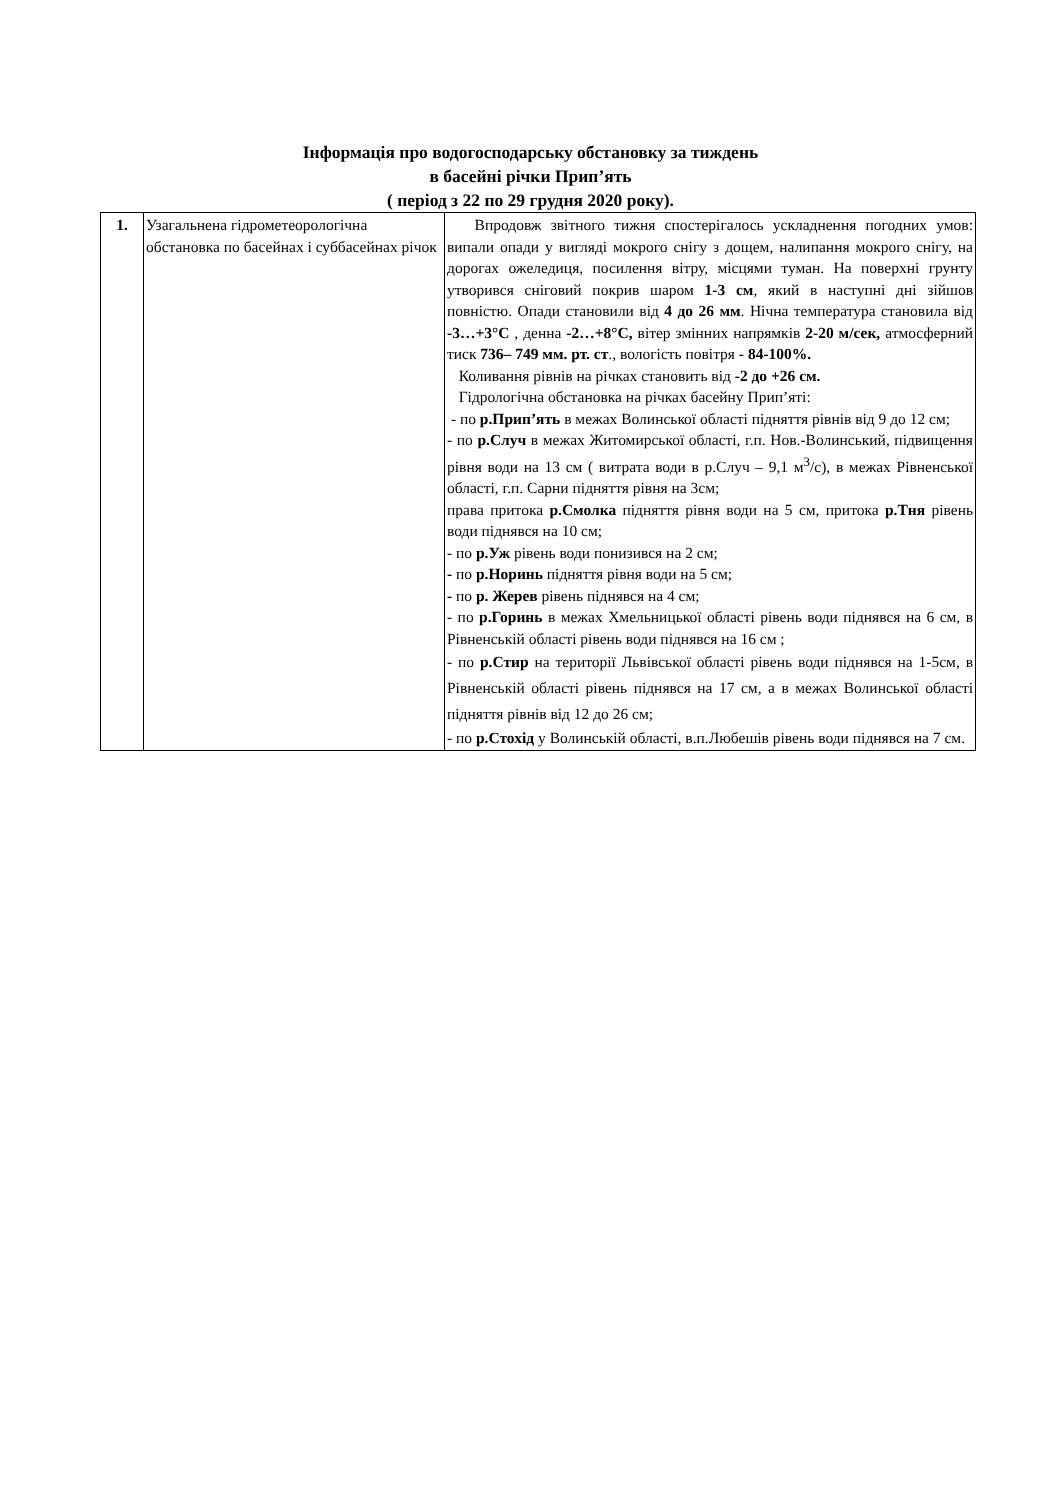Інформація про водогосподарську обстановку за тиждень
в басейні річки Прип’ять
( період з 22 по 29 грудня 2020 року).
| 1. | Узагальнена гідрометеорологічна обстановка по басейнах і суббасейнах річок | Впродовж звітного тижня спостерігалось ускладнення погодних умов: випали опади у вигляді мокрого снігу з дощем, налипання мокрого снігу, на дорогах ожеледиця, посилення вітру, місцями туман. На поверхні грунту утворився сніговий покрив шаром 1-3 см , який в наступні дні зійшов повністю. Опади становили від 4 до 26 мм . Нічна температура становила від -3…+3°С , денна -2…+8°С, вітер змінних напрямків 2-20 м/сек, атмосферний тиск 736– 749 мм. рт. ст ., вологість повітря - 84-100%. Коливання рівнів на річках становить від -2 до +26 см. Гідрологічна обстановка на річках басейну Прип’яті: - по р.Прип’ять в межах Волинської області підняття рівнів від 9 до 12 см; - по р.Случ в межах Житомирської області, г.п. Нов.-Волинський, підвищення рівня води на 13 см ( витрата води в р.Случ – 9,1 м<sup>3</sup>/с), в межах Рівненської області, г.п. Сарни підняття рівня на 3см; права притока р.Смолка підняття рівня води на 5 см, притока р.Тня рівень води піднявся на 10 см; - по р.Уж рівень води понизився на 2 см; - по р.Норинь підняття рівня води на 5 см; - по р. Жерев рівень піднявся на 4 см; - по р.Горинь в межах Хмельницької області рівень води піднявся на 6 см, в Рівненській області рівень води піднявся на 16 см ; - по р.Стир на території Львівської області рівень води піднявся на 1-5см, в Рівненській області рівень піднявся на 17 см, а в межах Волинської області підняття рівнів від 12 до 26 см; - по р.Стохід у Волинській області, в.п.Любешів рівень води піднявся на 7 см. |